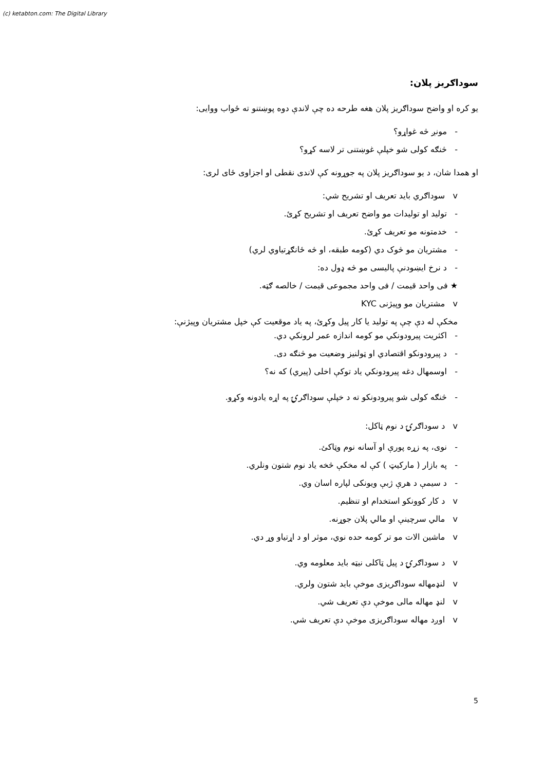(c) ketabton.com: The Digital Library
سوداګریز پلان:
یو کره او واضح سوداګریز پلان هغه طرحه ده چې لاندې دوه پوښتنو ته ځواب ووایی:
- مونږ څه غواړو؟
- څنګه کولی شو خپلې غوښتنی تر لاسه کړو؟
او همدا شان، د یو سوداګریز پلان په جوړونه کې لاندی نقطی او اجزاوی ځای لری:
v سوداګري باید تعریف او تشریح شي:
- تولید او تولیدات مو واضح تعریف او تشریح کړئ.
- خدمتونه مو تعریف کړئ.
- مشتریان مو څوک دي (کومه طبقه، او څه ځانګړتیاوي لري)
- د نرخ ایښودنې پالیسی مو څه ډول ده:
★ فی واحد قیمت / فی واحد مجموعی قیمت / خالصه ګټه.
v مشتریان مو وپیژنی KYC
مخکې له دې چې په تولید یا کار پیل وکړئ، په یاد موقعیت کې خپل مشتریان وپیژنې:
- اکثریت پیرودونکي مو کومه اندازه عمر لرونکي دي.
- د پیرودونکو اقتصادي او ټولنیز وضعیت مو څنګه دی.
- اوسمهال دغه پیرودونکي یاد توکې اخلی (پیري) که نه؟
- څنګه کولی شو پیرودونکو ته د خپلې سوداګرۍ په اړه یادونه وکړو.
v د سوداګرۍ د نوم ټاکل:
- نوی، په زړه پورې او آسانه نوم وټاکئ.
- په بازار ( مارکیټ ) کې له مخکې څخه یاد نوم شتون ونلري.
- د سیمې د هرې ژبې ویونکی لپاره اسان وي.
v د کار کوونکو استخدام او تنظیم.
v مالي سرچینې او مالي پلان جوړنه.
v ماشین الات مو تر کومه حده نوي، موثر او د اړتیاو وړ دي.
v د سوداګرۍ د پیل ټاکلی نیټه باید معلومه وي.
v لنډمهاله سوداګریزی موخې باید شتون ولري.
v لنډ مهاله مالی موخې دې تعریف شي.
v اوږد مهاله سوداګریزی موخې دې تعریف شي.
5